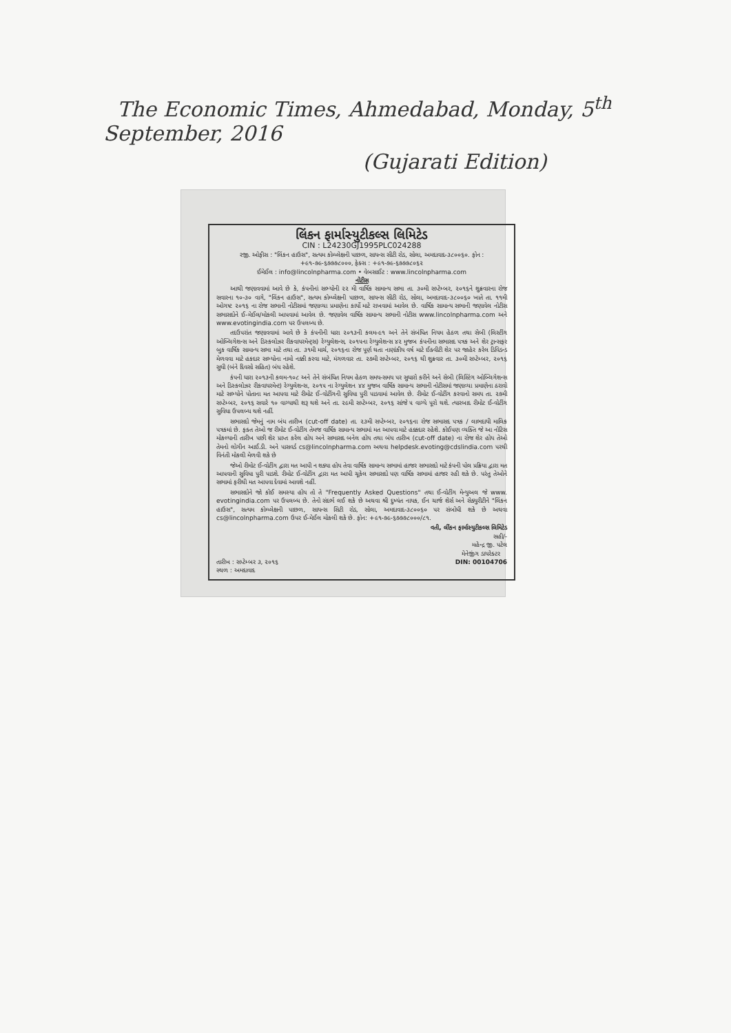The Economic Times, Ahmedabad, Monday, 5<sup>th</sup> September, 2016
(Gujarati Edition)
લિંકન ફાર્માસ્યુટીકલ્સ લિમિટેડ
CIN : L24230GJ1995PLC024288
રજી. ઓફીસ : "લિંકન હાઉસ", સત્યમ કોમ્પ્લેક્ષની પાછળ, સાયન્સ સીટી રોડ, સોલા, અમદાવાદ-૩૮૦૦૬૦. ફોન : +૯૧-૭૯-૬૭૭૭૮૦૦૦, ફેક્સ : +૯૧-૭૯-૬૭૭૭૮૦૬૨
ઈમેઈલ : info@lincolnpharma.com • વેબસાઈટ : www.lincolnpharma.com
નોટીસ
આથી જણાવવામાં આવે છે કે, કંપનીનાં સભ્યોની ૨૨ મી વાર્ષિક સામાન્ય સભા તા. ૩૦મી સપ્ટેમ્બર, ૨૦૧૬ને શુક્રવારના રોજ સવારના ૧૦-૩૦ વાગે, "લિંકન હાઉસ", સત્યમ કોમ્પ્લેક્ષની પાછળ, સાયન્સ સીટી રોડ, સોલા, અમદાવાદ-૩૮૦૦૬૦ ખાતે તા. ૧૧મી ઓગષ્ટ ૨૦૧૬ ના રોજ સભાની નોટીસમાં જણાવ્યા પ્રમાણેના કાર્યો માટે રાખવામાં આવેલ છે. વાર્ષિક સામાન્ય સભાની જણાવેલ નોટીસ સભાસદોને ઈ-મેઈલ/મોકલી આપવામાં આવેલ છે. જણાવેલ વાર્ષિક સામાન્ય સભાની નોટીસ www.lincolnpharma.com અને www.evotingindia.com પર ઉપલબ્ધ છે.
તદઉપરાંત જણાવવામાં આવે છે કે કંપનીની ધારા ૨૦૧૩ની કલમ-૯૧ અને તેને સંબંધિત નિયમ હેઠળ તથા સેબી (લિસ્ટીંગ ઓબ્લિગેશન્સ અને ડિસ્કલોઝર રીકવાયરમેન્ટ્સ) રેગ્યુલેશન્સ, ૨૦૧૫ના રેગ્યુલેશન્સ ૪૨ મુજબ કંપનીના સભાસદ પત્રક અને શેર ટ્રાન્સફર બુક વાર્ષિક સામાન્ય સભા માટે તથા તા. ૩૧મી માર્ચ, ૨૦૧૬ના રોજ પૂર્ણ થતા નાણાંકીય વર્ષ માટે ઈક્વીટી શેર પર જાહેર કરેલ ડિવિડન્ડ મેળવવા માટે હકદાર સભ્યોના નામો નક્કી કરવા માટે, મંગળવાર તા. ૨૭મી સપ્ટેમ્બર, ૨૦૧૬ થી શુક્રવાર તા. ૩૦મી સપ્ટેમ્બર, ૨૦૧૬ સુધી (બંને દિવસો સહિત) બંધ રહેશે.
કંપની ધારા ૨૦૧૩ની કલમ-૧૦૮ અને તેને સંબંધિત નિયમ હેઠળ સમય-સમય પર સુધારો કરીને અને સેબી (લિસ્ટિંગ ઓબ્લિગેશન્સ અને ડિસ્કલોઝર રીકવાયરમેન્ટ) રેગ્યુલેશન્સ, ૨૦૧૫ ના રેગ્યુલેશન ૪૪ મુજબ વાર્ષિક સામાન્ય સભાની નોટીસમાં જણાવ્યા પ્રમાણેના ઠરાવો માટે સભ્યોને પોતાના મત આપવા માટે રીમોટ ઈ-વોટીંગની સુવિધા પુરી પાડવામાં આવેલ છે. રીમોટ ઈ-વોટીંગ કરવાનો સમય તા. ૨૭મી સપ્ટેમ્બર, ૨૦૧૬ સવારે ૧૦ વાગ્યાથી શરૂ થશે અને તા. ૨૯મી સપ્ટેમ્બર, ૨૦૧૬ સાંજે ૫ વાગ્યે પૂરો થશે. ત્યારબાદ રીમોટ ઈ-વોટીંગ સુવિધા ઉપલબ્ધ થશે નહીં.
સભાસદો જેમનું નામ બંધ તારીખ (cut-off date) તા. ૨૩મી સપ્ટેમ્બર, ૨૦૧૬ના રોજ સભાસદ પત્રક / લાભદાયી માલિક પત્રકમાં છે. ફક્ત તેઓ જ રીમોટ ઈ-વોટીંગ તેમજ વાર્ષિક સામાન્ય સભામાં મત આપવા માટે હક્કદાર રહેશે. કોઈપણ વ્યક્તિ જે આ નોટિસ મોકલ્યાની તારીખ પછી શેર પ્રાપ્ત કરેલ હોય અને સભાસદ બનેલ હોય તથા બંધ તારીખ (cut-off date) ના રોજ શેર હોય તેઓ તેમનો લોગીન આઈ.ડી. અને પાસવર્ડ cs@lincolnpharma.com અથવા helpdesk.evoting@cdslindia.com પરથી વિનંતી મોકલી મેળવી શકે છે
જેઓ રીમોટ ઈ-વોટીંગ દ્વારા મત આપી ન શક્યા હોય તેવા વાર્ષિક સામાન્ય સભામાં હાજર સભાસદો માટે કંપની પોલ પ્રક્રિયા દ્વારા મત આપવાની સુવિધા પુરી પાડશે. રીમોટ ઈ-વોટીંગ દ્વારા મત આપી ચૂકેલ સભાસદો પણ વાર્ષિક સભામાં હાજર રહી શકે છે. પરંતુ તેઓને સભામાં ફરીથી મત આપવા દેવામાં આવશે નહીં.
સભાસદોને જો કોઈ સમસ્યા હોય તો તે "Frequently Asked Questions" તથા ઈ-વોટીંગ મેન્યુઅલ જે www. evotingindia.com પર ઉપલબ્ધ છે. તેનો સંદર્ભ લઈ શકે છે અથવા શ્રી દુષ્યંત નાયક, ઈન ચાર્જ શેર્સ અને સેક્યુરીટીને "લિંકન હાઉસ", સત્યમ કોમ્પ્લેક્ષની પાછળ, સાયન્સ સિટી રોડ, સોલા, અમદાવાદ-૩૮૦૦૬૦ પર સંબોધી શકે છે અથવા cs@lincolnpharma.com ઉપર ઈ-મેઈલ મોકલી શકે છે. ફોન: +૯૧-૭૯-૬૭૭૭૮૦૦૦/૮૧.
વતી, લીંકન ફાર્માસ્યુટીકલ્સ લિમિટેડ
સહી/-
મહેન્દ્ર જી. પટેલ
તારીખ : સપ્ટેમ્બર ૩, ૨૦૧૬
સ્થળ : અમદાવાદ
મેનેજીંગ ડાયરેક્ટર
DIN: 00104706